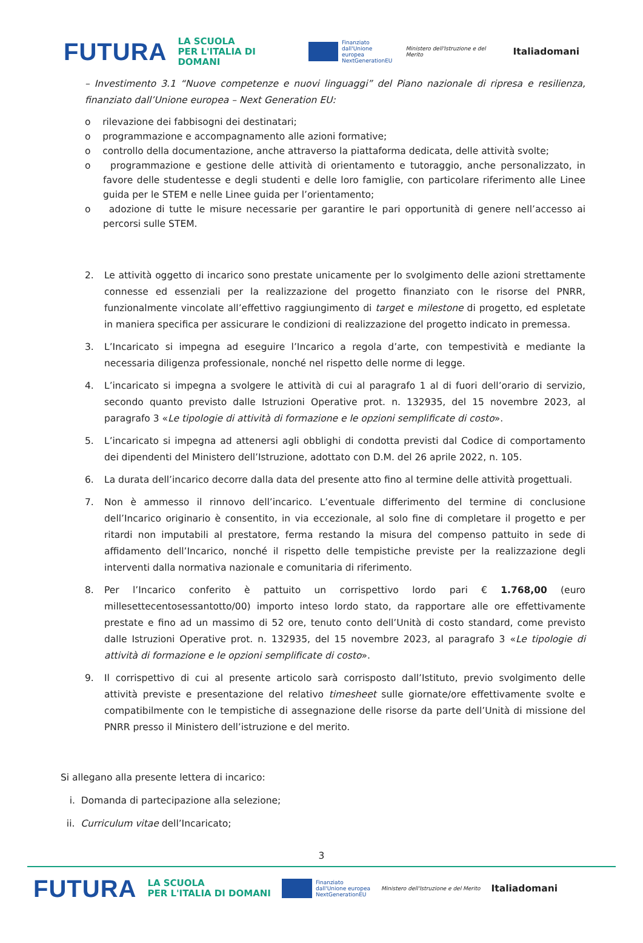FUTURA LA SCUOLA
PER L'ITALIA DI DOMANI Finanziato
dall'Unione europea
NextGenerationEU Ministero dell'Istruzione e del Merito Italiadomani
– Investimento 3.1 “Nuove competenze e nuovi linguaggi” del Piano nazionale di ripresa e resilienza, finanziato dall’Unione europea – Next Generation EU:
o rilevazione dei fabbisogni dei destinatari;
o programmazione e accompagnamento alle azioni formative;
o controllo della documentazione, anche attraverso la piattaforma dedicata, delle attività svolte;
o programmazione e gestione delle attività di orientamento e tutoraggio, anche personalizzato, in favore delle studentesse e degli studenti e delle loro famiglie, con particolare riferimento alle Linee guida per le STEM e nelle Linee guida per l’orientamento;
o adozione di tutte le misure necessarie per garantire le pari opportunità di genere nell’accesso ai percorsi sulle STEM.
2. Le attività oggetto di incarico sono prestate unicamente per lo svolgimento delle azioni strettamente connesse ed essenziali per la realizzazione del progetto finanziato con le risorse del PNRR, funzionalmente vincolate all’effettivo raggiungimento di target e milestone di progetto, ed espletate in maniera specifica per assicurare le condizioni di realizzazione del progetto indicato in premessa.
3. L’Incaricato si impegna ad eseguire l’Incarico a regola d’arte, con tempestività e mediante la necessaria diligenza professionale, nonché nel rispetto delle norme di legge.
4. L’incaricato si impegna a svolgere le attività di cui al paragrafo 1 al di fuori dell’orario di servizio, secondo quanto previsto dalle Istruzioni Operative prot. n. 132935, del 15 novembre 2023, al paragrafo 3 «Le tipologie di attività di formazione e le opzioni semplificate di costo».
5. L’incaricato si impegna ad attenersi agli obblighi di condotta previsti dal Codice di comportamento dei dipendenti del Ministero dell’Istruzione, adottato con D.M. del 26 aprile 2022, n. 105.
6. La durata dell’incarico decorre dalla data del presente atto fino al termine delle attività progettuali.
7. Non è ammesso il rinnovo dell’incarico. L’eventuale differimento del termine di conclusione dell’Incarico originario è consentito, in via eccezionale, al solo fine di completare il progetto e per ritardi non imputabili al prestatore, ferma restando la misura del compenso pattuito in sede di affidamento dell’Incarico, nonché il rispetto delle tempistiche previste per la realizzazione degli interventi dalla normativa nazionale e comunitaria di riferimento.
8. Per l’Incarico conferito è pattuito un corrispettivo lordo pari € 1.768,00 (euro millesettecentosessantotto/00) importo inteso lordo stato, da rapportare alle ore effettivamente prestate e fino ad un massimo di 52 ore, tenuto conto dell’Unità di costo standard, come previsto dalle Istruzioni Operative prot. n. 132935, del 15 novembre 2023, al paragrafo 3 «Le tipologie di attività di formazione e le opzioni semplificate di costo».
9. Il corrispettivo di cui al presente articolo sarà corrisposto dall’Istituto, previo svolgimento delle attività previste e presentazione del relativo timesheet sulle giornate/ore effettivamente svolte e compatibilmente con le tempistiche di assegnazione delle risorse da parte dell’Unità di missione del PNRR presso il Ministero dell’istruzione e del merito.
Si allegano alla presente lettera di incarico:
i. Domanda di partecipazione alla selezione;
ii. Curriculum vitae dell’Incaricato;
3
FUTURA LA SCUOLA
PER L'ITALIA DI DOMANI Finanziato
dall'Unione europea
NextGenerationEU Ministero dell'Istruzione e del Merito Italiadomani